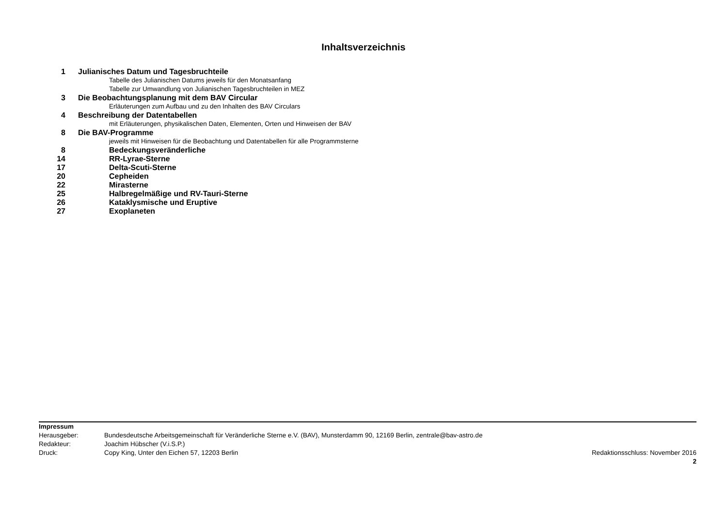Inhaltsverzeichnis
| 1 | Julianisches Datum und Tagesbruchteile |
| | Tabelle des Julianischen Datums jeweils für den Monatsanfang |
| | Tabelle zur Umwandlung von Julianischen Tagesbruchteilen in MEZ |
| 3 | Die Beobachtungsplanung mit dem BAV Circular |
| | Erläuterungen zum Aufbau und zu den Inhalten des BAV Circulars |
| 4 | Beschreibung der Datentabellen |
| | mit Erläuterungen, physikalischen Daten, Elementen, Orten und Hinweisen der BAV |
| 8 | Die BAV-Programme |
| | jeweils mit Hinweisen für die Beobachtung und Datentabellen für alle Programmsterne |
| 8 | Bedeckungsveränderliche |
| 14 | RR-Lyrae-Sterne |
| 17 | Delta-Scuti-Sterne |
| 20 | Cepheiden |
| 22 | Mirasterne |
| 25 | Halbregelmäßige und RV-Tauri-Sterne |
| 26 | Kataklysmische und Eruptive |
| 27 | Exoplaneten |
| Impressum | | |
| Herausgeber: | Bundesdeutsche Arbeitsgemeinschaft für Veränderliche Sterne e.V. (BAV), Munsterdamm 90, 12169 Berlin, zentrale@bav-astro.de | |
| Redakteur: | Joachim Hübscher (V.i.S.P.) | |
| Druck: | Copy King, Unter den Eichen 57, 12203 Berlin | Redaktionsschluss: November 2016 |
| | | 2 |